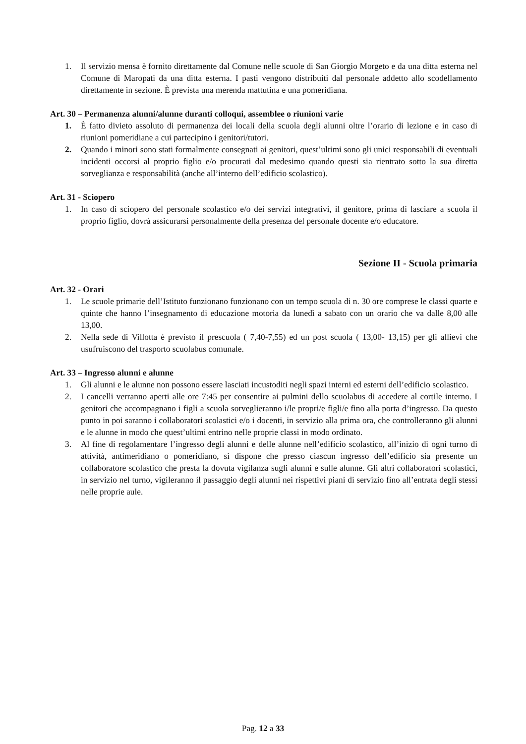1. Il servizio mensa è fornito direttamente dal Comune nelle scuole di San Giorgio Morgeto e da una ditta esterna nel Comune di Maropati da una ditta esterna. I pasti vengono distribuiti dal personale addetto allo scodellamento direttamente in sezione. È prevista una merenda mattutina e una pomeridiana.
Art. 30 – Permanenza alunni/alunne duranti colloqui, assemblee o riunioni varie
1. È fatto divieto assoluto di permanenza dei locali della scuola degli alunni oltre l’orario di lezione e in caso di riunioni pomeridiane a cui partecipino i genitori/tutori.
2. Quando i minori sono stati formalmente consegnati ai genitori, quest’ultimi sono gli unici responsabili di eventuali incidenti occorsi al proprio figlio e/o procurati dal medesimo quando questi sia rientrato sotto la sua diretta sorveglianza e responsabilità (anche all’interno dell’edificio scolastico).
Art. 31 - Sciopero
1. In caso di sciopero del personale scolastico e/o dei servizi integrativi, il genitore, prima di lasciare a scuola il proprio figlio, dovrà assicurarsi personalmente della presenza del personale docente e/o educatore.
Sezione II - Scuola primaria
Art. 32 - Orari
1. Le scuole primarie dell’Istituto funzionano funzionano con un tempo scuola di n. 30 ore comprese le classi quarte e quinte che hanno l’insegnamento di educazione motoria da lunedì a sabato con un orario che va dalle 8,00 alle 13,00.
2. Nella sede di Villotta è previsto il prescuola ( 7,40-7,55) ed un post scuola ( 13,00- 13,15) per gli allievi che usufruiscono del trasporto scuolabus comunale.
Art. 33 – Ingresso alunni e alunne
1. Gli alunni e le alunne non possono essere lasciati incustoditi negli spazi interni ed esterni dell’edificio scolastico.
2. I cancelli verranno aperti alle ore 7:45 per consentire ai pulmini dello scuolabus di accedere al cortile interno. I genitori che accompagnano i figli a scuola sorveglieranno i/le propri/e figli/e fino alla porta d’ingresso. Da questo punto in poi saranno i collaboratori scolastici e/o i docenti, in servizio alla prima ora, che controlleranno gli alunni e le alunne in modo che quest’ultimi entrino nelle proprie classi in modo ordinato.
3. Al fine di regolamentare l’ingresso degli alunni e delle alunne nell’edificio scolastico, all’inizio di ogni turno di attività, antimeridiano o pomeridiano, si dispone che presso ciascun ingresso dell’edificio sia presente un collaboratore scolastico che presta la dovuta vigilanza sugli alunni e sulle alunne. Gli altri collaboratori scolastici, in servizio nel turno, vigileranno il passaggio degli alunni nei rispettivi piani di servizio fino all’entrata degli stessi nelle proprie aule.
Pag. 12 a 33